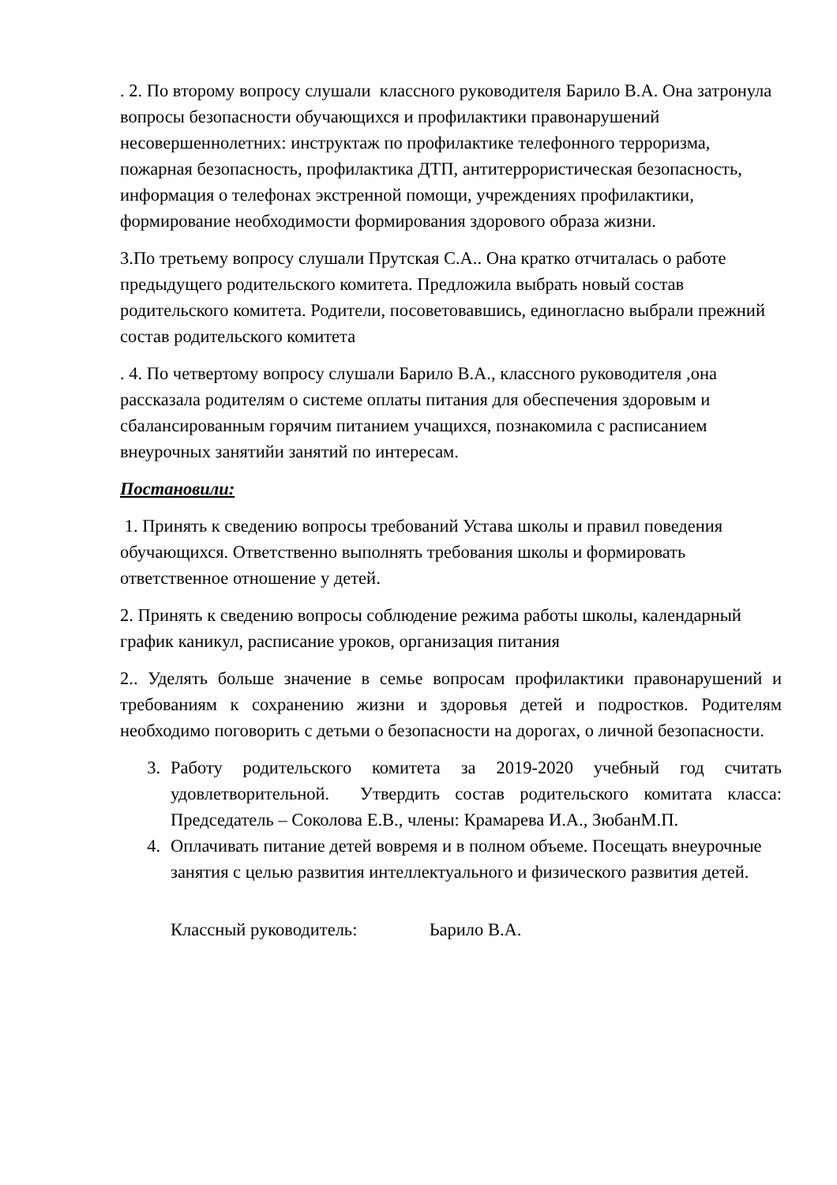. 2. По второму вопросу слушали классного руководителя Барило В.А. Она затронула вопросы безопасности обучающихся и профилактики правонарушений несовершеннолетних: инструктаж по профилактике телефонного терроризма, пожарная безопасность, профилактика ДТП, антитеррористическая безопасность, информация о телефонах экстренной помощи, учреждениях профилактики, формирование необходимости формирования здорового образа жизни.
3.По третьему вопросу слушали Прутская С.А.. Она кратко отчиталась о работе предыдущего родительского комитета. Предложила выбрать новый состав родительского комитета. Родители, посоветовавшись, единогласно выбрали прежний состав родительского комитета
. 4. По четвертому вопросу слушали Барило В.А., классного руководителя ,она рассказала родителям о системе оплаты питания для обеспечения здоровым и сбалансированным горячим питанием учащихся, познакомила с расписанием внеурочных занятийи занятий по интересам.
Постановили:
1. Принять к сведению вопросы требований Устава школы и правил поведения обучающихся. Ответственно выполнять требования школы и формировать ответственное отношение у детей.
2. Принять к сведению вопросы соблюдение режима работы школы, календарный график каникул, расписание уроков, организация питания
2.. Уделять больше значение в семье вопросам профилактики правонарушений и требованиям к сохранению жизни и здоровья детей и подростков. Родителям необходимо поговорить с детьми о безопасности на дорогах, о личной безопасности.
3. Работу родительского комитета за 2019-2020 учебный год считать удовлетворительной. Утвердить состав родительского комитата класса: Председатель – Соколова Е.В., члены: Крамарева И.А., ЗюбанМ.П.
4. Оплачивать питание детей вовремя и в полном объеме. Посещать внеурочные занятия с целью развития интеллектуального и физического развития детей.
Классный руководитель: Ьарило В.А.